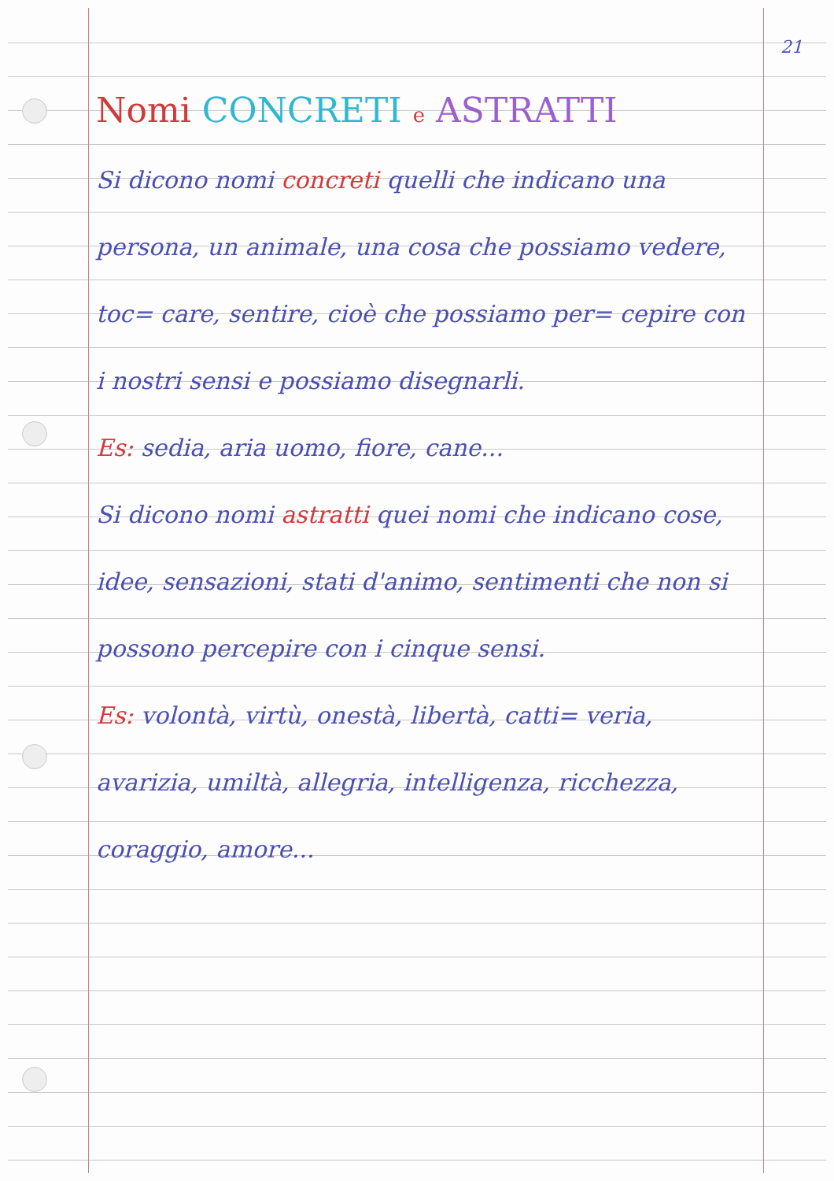21
Nomi CONCRETI e ASTRATTI
Si dicono nomi concreti quelli che indicano una persona, un animale, una cosa che possiamo vedere, toc= care, sentire, cioè che possiamo per= cepire con i nostri sensi e possiamo disegnarli.
Es: sedia, aria uomo, fiore, cane...
Si dicono nomi astratti quei nomi che indicano cose, idee, sensazioni, stati d'animo, sentimenti che non si possono percepire con i cinque sensi.
Es: volontà, virtù, onestà, libertà, catti= veria, avarizia, umiltà, allegria, intelligenza, ricchezza, coraggio, amore...